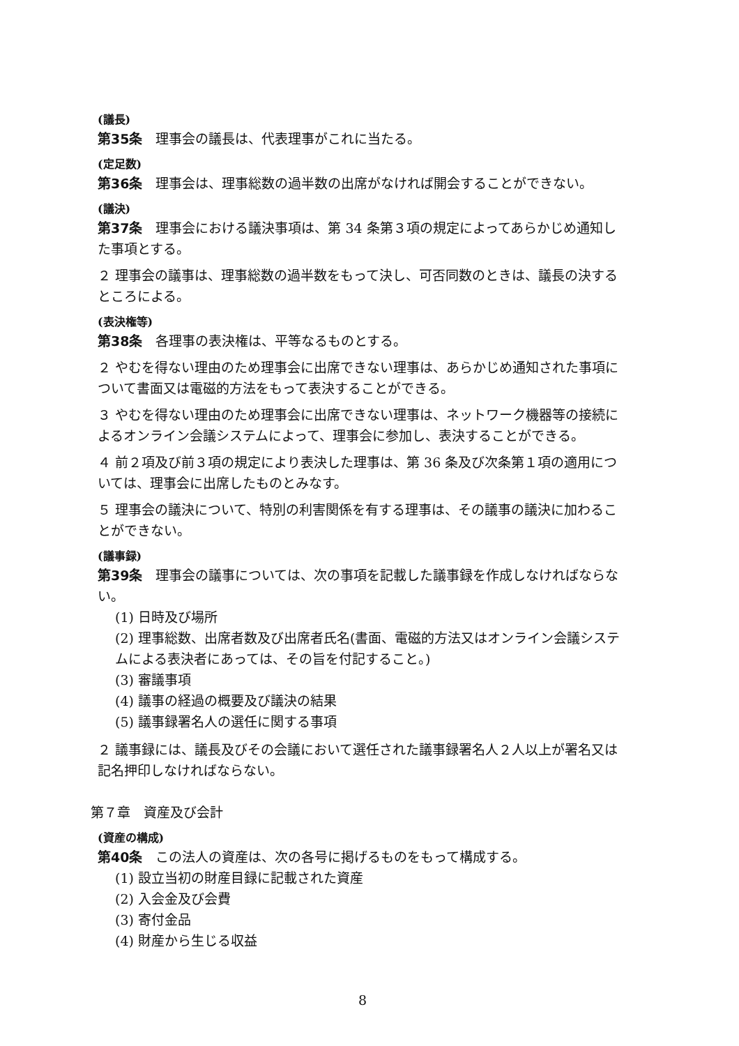(議長)
第35条　理事会の議長は、代表理事がこれに当たる。
(定足数)
第36条　理事会は、理事総数の過半数の出席がなければ開会することができない。
(議決)
第37条　理事会における議決事項は、第 34 条第３項の規定によってあらかじめ通知した事項とする。
２ 理事会の議事は、理事総数の過半数をもって決し、可否同数のときは、議長の決するところによる。
(表決権等)
第38条　各理事の表決権は、平等なるものとする。
２ やむを得ない理由のため理事会に出席できない理事は、あらかじめ通知された事項について書面又は電磁的方法をもって表決することができる。
３ やむを得ない理由のため理事会に出席できない理事は、ネットワーク機器等の接続によるオンライン会議システムによって、理事会に参加し、表決することができる。
４ 前２項及び前３項の規定により表決した理事は、第 36 条及び次条第１項の適用については、理事会に出席したものとみなす。
５ 理事会の議決について、特別の利害関係を有する理事は、その議事の議決に加わることができない。
(議事録)
第39条　理事会の議事については、次の事項を記載した議事録を作成しなければならない。
(1) 日時及び場所
(2) 理事総数、出席者数及び出席者氏名(書面、電磁的方法又はオンライン会議システムによる表決者にあっては、その旨を付記すること。)
(3) 審議事項
(4) 議事の経過の概要及び議決の結果
(5) 議事録署名人の選任に関する事項
２ 議事録には、議長及びその会議において選任された議事録署名人２人以上が署名又は記名押印しなければならない。
第７章　資産及び会計
(資産の構成)
第40条　この法人の資産は、次の各号に掲げるものをもって構成する。
(1) 設立当初の財産目録に記載された資産
(2) 入会金及び会費
(3) 寄付金品
(4) 財産から生じる収益
8